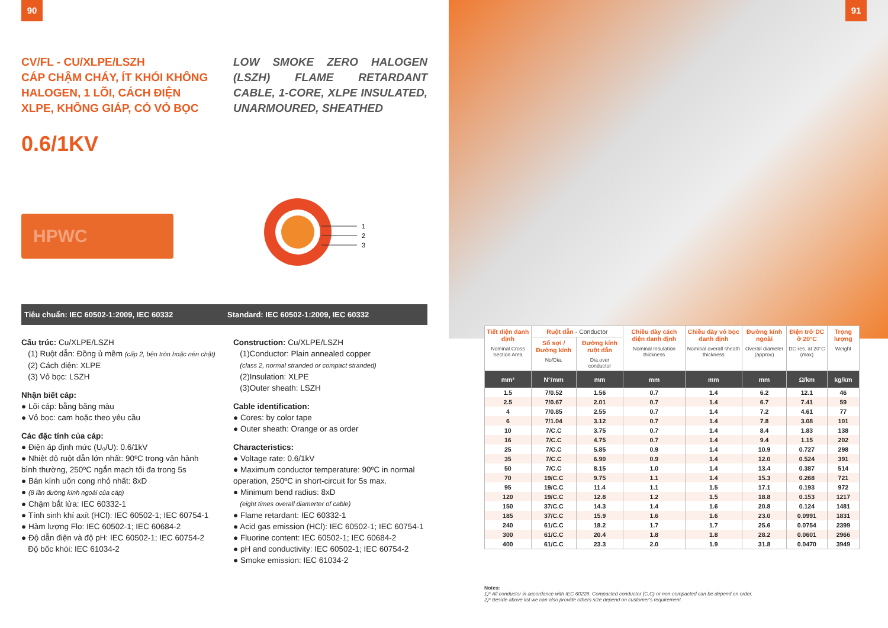90
CV/FL - CU/XLPE/LSZH
CÁP CHẬM CHÁY, ÍT KHÓI KHÔNG HALOGEN, 1 LÕI, CÁCH ĐIỆN XLPE, KHÔNG GIÁP, CÓ VỎ BỌC
LOW SMOKE ZERO HALOGEN (LSZH) FLAME RETARDANT CABLE, 1-CORE, XLPE INSULATED, UNARMOURED, SHEATHED
0.6/1KV
HPWC
1
2
3
Tiêu chuẩn: IEC 60502-1:2009, IEC 60332
Standard: IEC 60502-1:2009, IEC 60332
Cấu trúc: Cu/XLPE/LSZH
(1) Ruột dẫn: Đồng ủ mềm (cấp 2, bện tròn hoặc nén chặt)
(2) Cách điện: XLPE
(3) Vỏ bọc: LSZH
Nhận biết cáp:
● Lõi cáp: bằng băng màu
● Vỏ bọc: cam hoặc theo yêu cầu
Các đặc tính của cáp:
● Điện áp định mức (U₀/U): 0.6/1kV
● Nhiệt độ ruột dẫn lớn nhất: 90ºC trong vận hành bình thường, 250ºC ngắn mạch tối đa trong 5s
● Bán kính uốn cong nhỏ nhất: 8xD
● (8 lần đường kính ngoài của cáp)
● Chậm bắt lửa: IEC 60332-1
● Tính sinh khí axít (HCl): IEC 60502-1; IEC 60754-1
● Hàm lượng Flo: IEC 60502-1; IEC 60684-2
● Độ dẫn điện và độ pH: IEC 60502-1; IEC 60754-2
Độ bốc khói: IEC 61034-2
Construction: Cu/XLPE/LSZH
(1)Conductor: Plain annealed copper
(class 2, normal stranded or compact stranded)
(2)Insulation: XLPE
(3)Outer sheath: LSZH
Cable identification:
● Cores: by color tape
● Outer sheath: Orange or as order
Characteristics:
● Voltage rate: 0.6/1kV
● Maximum conductor temperature: 90ºC in normal operation, 250ºC in short-circuit for 5s max.
● Minimum bend radius: 8xD
(eight times overall diamerter of cable)
● Flame retardant: IEC 60332-1
● Acid gas emission (HCl): IEC 60502-1; IEC 60754-1
● Fluorine content: IEC 60502-1; IEC 60684-2
● pH and conductivity: IEC 60502-1; IEC 60754-2
● Smoke emission: IEC 61034-2
91
| Tiết diện danh định Nominal Cross Section Area | Ruột dẫn - Conductor | | Chiều dày cách điện danh định Nominal Insulation thickness | Chiều dày vỏ bọc danh định Nominal overall sheath thickness | Đường kính ngoài Overall diameter (approx) | Điện trở DC ở 20°C DC res. at 20°C (max) | Trọng lượng Weight |
| --- | --- | --- | --- | --- | --- | --- | --- |
| | Số sợi / Đường kính No/Dia. | Đường kính ruột dẫn Dia.over conductor | | | | | |
| mm² | N°/mm | mm | mm | mm | mm | Ω/km | kg/km |
| 1.5 | 7/0.52 | 1.56 | 0.7 | 1.4 | 6.2 | 12.1 | 46 |
| 2.5 | 7/0.67 | 2.01 | 0.7 | 1.4 | 6.7 | 7.41 | 59 |
| 4 | 7/0.85 | 2.55 | 0.7 | 1.4 | 7.2 | 4.61 | 77 |
| 6 | 7/1.04 | 3.12 | 0.7 | 1.4 | 7.8 | 3.08 | 101 |
| 10 | 7/C.C | 3.75 | 0.7 | 1.4 | 8.4 | 1.83 | 138 |
| 16 | 7/C.C | 4.75 | 0.7 | 1.4 | 9.4 | 1.15 | 202 |
| 25 | 7/C.C | 5.85 | 0.9 | 1.4 | 10.9 | 0.727 | 298 |
| 35 | 7/C.C | 6.90 | 0.9 | 1.4 | 12.0 | 0.524 | 391 |
| 50 | 7/C.C | 8.15 | 1.0 | 1.4 | 13.4 | 0.387 | 514 |
| 70 | 19/C.C | 9.75 | 1.1 | 1.4 | 15.3 | 0.268 | 721 |
| 95 | 19/C.C | 11.4 | 1.1 | 1.5 | 17.1 | 0.193 | 972 |
| 120 | 19/C.C | 12.8 | 1.2 | 1.5 | 18.8 | 0.153 | 1217 |
| 150 | 37/C.C | 14.3 | 1.4 | 1.6 | 20.8 | 0.124 | 1481 |
| 185 | 37/C.C | 15.9 | 1.6 | 1.6 | 23.0 | 0.0991 | 1831 |
| 240 | 61/C.C | 18.2 | 1.7 | 1.7 | 25.6 | 0.0754 | 2399 |
| 300 | 61/C.C | 20.4 | 1.8 | 1.8 | 28.2 | 0.0601 | 2966 |
| 400 | 61/C.C | 23.3 | 2.0 | 1.9 | 31.8 | 0.0470 | 3949 |
Notes:
1)* All conductor in accordance with IEC 60228. Compacted conductor (C.C) or non-compacted can be depend on order.
2)* Beside above list we can also provide others size depend on customer's requirement.